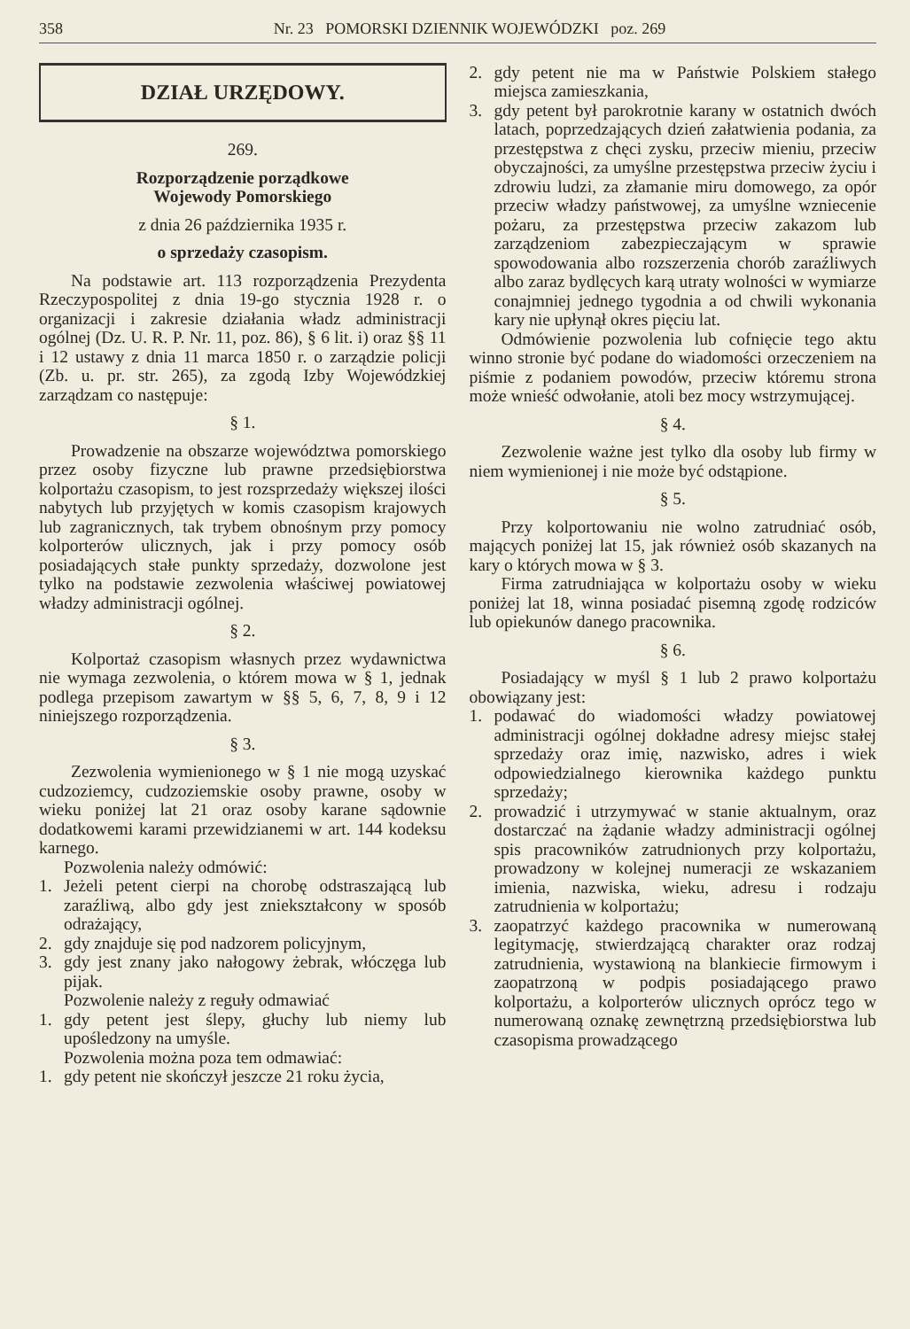358 Nr. 23 POMORSKI DZIENNIK WOJEWÓDZKI poz. 269
DZIAŁ URZĘDOWY.
269.
Rozporządzenie porządkowe
Wojewody Pomorskiego
z dnia 26 października 1935 r.
o sprzedaży czasopism.
Na podstawie art. 113 rozporządzenia Prezydenta Rzeczypospolitej z dnia 19-go stycznia 1928 r. o organizacji i zakresie działania władz administracji ogólnej (Dz. U. R. P. Nr. 11, poz. 86), § 6 lit. i) oraz §§ 11 i 12 ustawy z dnia 11 marca 1850 r. o zarządzie policji (Zb. u. pr. str. 265), za zgodą Izby Wojewódzkiej zarządzam co następuje:
§ 1.
Prowadzenie na obszarze województwa pomorskiego przez osoby fizyczne lub prawne przedsiębiorstwa kolportażu czasopism, to jest rozsprzedaży większej ilości nabytych lub przyjętych w komis czasopism krajowych lub zagranicznych, tak trybem obnośnym przy pomocy kolporterów ulicznych, jak i przy pomocy osób posiadających stałe punkty sprzedaży, dozwolone jest tylko na podstawie zezwolenia właściwej powiatowej władzy administracji ogólnej.
§ 2.
Kolportaż czasopism własnych przez wydawnictwa nie wymaga zezwolenia, o którem mowa w § 1, jednak podlega przepisom zawartym w §§ 5, 6, 7, 8, 9 i 12 niniejszego rozporządzenia.
§ 3.
Zezwolenia wymienionego w § 1 nie mogą uzyskać cudzoziemcy, cudzoziemskie osoby prawne, osoby w wieku poniżej lat 21 oraz osoby karane sądownie dodatkowemi karami przewidzianemi w art. 144 kodeksu karnego.
Pozwolenia należy odmówić:
1. Jeżeli petent cierpi na chorobę odstraszającą lub zaraźliwą, albo gdy jest zniekształcony w sposób odrażający,
2. gdy znajduje się pod nadzorem policyjnym,
3. gdy jest znany jako nałogowy żebrak, włóczęga lub pijak.
Pozwolenie należy z reguły odmawiać
1. gdy petent jest ślepy, głuchy lub niemy lub upośledzony na umyśle.
Pozwolenia można poza tem odmawiać:
1. gdy petent nie skończył jeszcze 21 roku życia,
2. gdy petent nie ma w Państwie Polskiem stałego miejsca zamieszkania,
3. gdy petent był parokrotnie karany w ostatnich dwóch latach, poprzedzających dzień załatwienia podania, za przestępstwa z chęci zysku, przeciw mieniu, przeciw obyczajności, za umyślne przestępstwa przeciw życiu i zdrowiu ludzi, za złamanie miru domowego, za opór przeciw władzy państwowej, za umyślne wzniecenie pożaru, za przestępstwa przeciw zakazom lub zarządzeniom zabezpieczającym w sprawie spowodowania albo rozszerzenia chorób zaraźliwych albo zaraz bydlęcych karą utraty wolności w wymiarze conajmniej jednego tygodnia a od chwili wykonania kary nie upłynął okres pięciu lat.
Odmówienie pozwolenia lub cofnięcie tego aktu winno stronie być podane do wiadomości orzeczeniem na piśmie z podaniem powodów, przeciw któremu strona może wnieść odwołanie, atoli bez mocy wstrzymującej.
§ 4.
Zezwolenie ważne jest tylko dla osoby lub firmy w niem wymienionej i nie może być odstąpione.
§ 5.
Przy kolportowaniu nie wolno zatrudniać osób, mających poniżej lat 15, jak również osób skazanych na kary o których mowa w § 3.
Firma zatrudniająca w kolportażu osoby w wieku poniżej lat 18, winna posiadać pisemną zgodę rodziców lub opiekunów danego pracownika.
§ 6.
Posiadający w myśl § 1 lub 2 prawo kolportażu obowiązany jest:
1. podawać do wiadomości władzy powiatowej administracji ogólnej dokładne adresy miejsc stałej sprzedaży oraz imię, nazwisko, adres i wiek odpowiedzialnego kierownika każdego punktu sprzedaży;
2. prowadzić i utrzymywać w stanie aktualnym, oraz dostarczać na żądanie władzy administracji ogólnej spis pracowników zatrudnionych przy kolportażu, prowadzony w kolejnej numeracji ze wskazaniem imienia, nazwiska, wieku, adresu i rodzaju zatrudnienia w kolportażu;
3. zaopatrzyć każdego pracownika w numerowaną legitymację, stwierdzającą charakter oraz rodzaj zatrudnienia, wystawioną na blankiecie firmowym i zaopatrzoną w podpis posiadającego prawo kolportażu, a kolporterów ulicznych oprócz tego w numerowaną oznakę zewnętrzną przedsiębiorstwa lub czasopisma prowadzącego